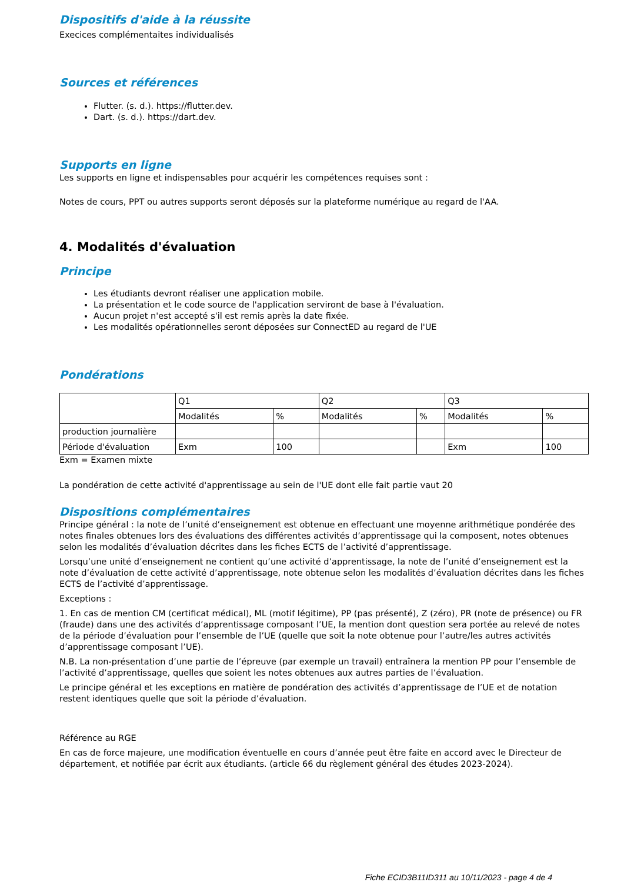Dispositifs d'aide à la réussite
Execices complémentaites individualisés
Sources et références
Flutter. (s. d.). https://flutter.dev.
Dart. (s. d.). https://dart.dev.
Supports en ligne
Les supports en ligne et indispensables pour acquérir les compétences requises sont :
Notes de cours, PPT ou autres supports seront déposés sur la plateforme numérique au regard de l'AA.
4. Modalités d'évaluation
Principe
Les étudiants devront réaliser une application mobile.
La présentation et le code source de l'application serviront de base à l'évaluation.
Aucun projet n'est accepté s'il est remis après la date fixée.
Les modalités opérationnelles seront déposées sur ConnectED au regard de l'UE
Pondérations
| | Q1 | | Q2 | | Q3 | |
| | Modalités | % | Modalités | % | Modalités | % |
| production journalière | | | | | | |
| Période d'évaluation | Exm | 100 | | | Exm | 100 |
Exm = Examen mixte
La pondération de cette activité d'apprentissage au sein de l'UE dont elle fait partie vaut 20
Dispositions complémentaires
Principe général : la note de l’unité d’enseignement est obtenue en effectuant une moyenne arithmétique pondérée des notes finales obtenues lors des évaluations des différentes activités d’apprentissage qui la composent, notes obtenues selon les modalités d’évaluation décrites dans les fiches ECTS de l’activité d’apprentissage.
Lorsqu’une unité d’enseignement ne contient qu’une activité d’apprentissage, la note de l’unité d’enseignement est la note d’évaluation de cette activité d’apprentissage, note obtenue selon les modalités d’évaluation décrites dans les fiches ECTS de l’activité d’apprentissage.
Exceptions :
1. En cas de mention CM (certificat médical), ML (motif légitime), PP (pas présenté), Z (zéro), PR (note de présence) ou FR (fraude) dans une des activités d’apprentissage composant l’UE, la mention dont question sera portée au relevé de notes de la période d’évaluation pour l’ensemble de l’UE (quelle que soit la note obtenue pour l’autre/les autres activités d’apprentissage composant l’UE).
N.B. La non-présentation d’une partie de l’épreuve (par exemple un travail) entraînera la mention PP pour l’ensemble de l’activité d’apprentissage, quelles que soient les notes obtenues aux autres parties de l’évaluation.
Le principe général et les exceptions en matière de pondération des activités d’apprentissage de l’UE et de notation restent identiques quelle que soit la période d’évaluation.
Référence au RGE
En cas de force majeure, une modification éventuelle en cours d’année peut être faite en accord avec le Directeur de département, et notifiée par écrit aux étudiants. (article 66 du règlement général des études 2023-2024).
Fiche ECID3B11ID311 au 10/11/2023 - page 4 de 4